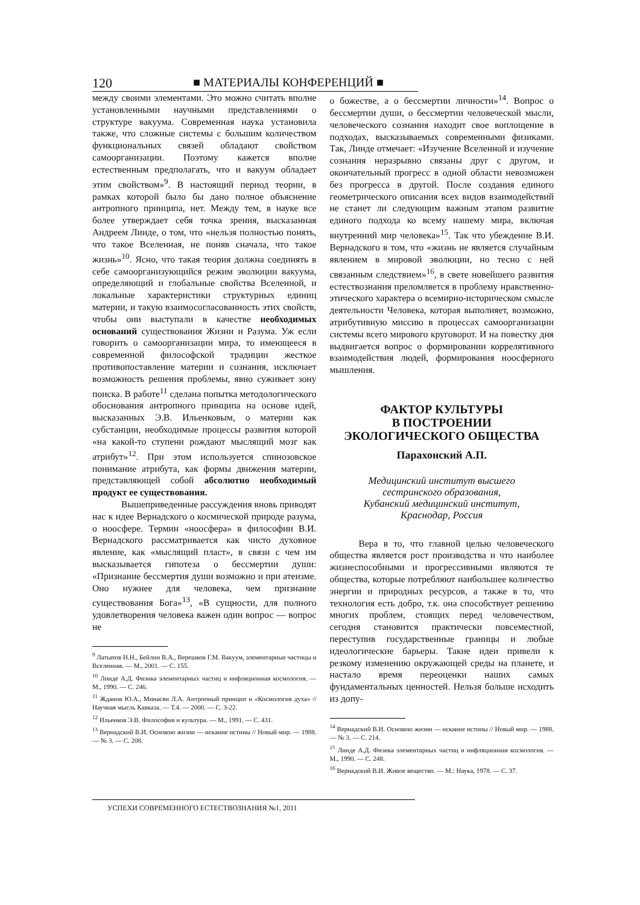120 ■ МАТЕРИАЛЫ КОНФЕРЕНЦИЙ ■
между своими элементами. Это можно считать вполне установленными научными представлениями о структуре вакуума. Современная наука установила также, что сложные системы с большим количеством функциональных связей обладают свойством самоорганизации. Поэтому кажется вполне естественным предполагать, что и вакуум обладает этим свойством»<sup>9</sup>. В настоящий период теории, в рамках которой было бы дано полное объяснение антропного принципа, нет. Между тем, в науке все более утверждает себя точка зрения, высказанная Андреем Линде, о том, что «нельзя полностью понять, что такое Вселенная, не поняв сначала, что такое жизнь»<sup>10</sup>. Ясно, что такая теория должна соединять в себе самоорганизующийся режим эволюции вакуума, определяющий и глобальные свойства Вселенной, и локальные характеристики структурных единиц материи, и такую взаимосогласованность этих свойств, чтобы они выступали в качестве необходимых оснований существования Жизни и Разума. Уж если говорить о самоорганизации мира, то имеющееся в современной философской традиции жесткое противопоставление материи и сознания, исключает возможность решения проблемы, явно суживает зону поиска. В работе<sup>11</sup> сделана попытка методологического обоснования антропного принципа на основе идей, высказанных Э.В. Ильенковым, о материи как субстанции, необходимые процессы развития которой «на какой-то ступени рождают мыслящий мозг как атрибут»<sup>12</sup>. При этом используется спинозовское понимание атрибута, как формы движения материи, представляющей собой абсолютно необходимый продукт ее существования.
Вышеприведенные рассуждения вновь приводят нас к идее Вернадского о космической природе разума, о ноосфере. Термин «ноосфера» в философии В.И. Вернадского рассматривается как чисто духовное явление, как «мыслящий пласт», в связи с чем им высказывается гипотеза о бессмертии души: «Признание бессмертия души возможно и при атеизме. Оно нужнее для человека, чем признание существования Бога»<sup>13</sup>, «В сущности, для полного удовлетворения человека важен один вопрос — вопрос не
<sup>9</sup> Латыпов Н.Н., Бейлин В.А., Верешков Г.М. Вакуум, элементарные частицы и Вселенная. — М., 2001. — С. 155.
<sup>10</sup> Линде А.Д. Физика элементарных частиц и инфляционная космология. — М., 1990. — С. 246.
<sup>11</sup> Жданов Ю.А., Минасян Л.А. Антропный принцип и «Космология духа» // Научная мысль Кавказа. — Т.4. — 2000. — С. 3-22.
<sup>12</sup> Ильенков Э.В. Философия и культура. — М., 1991. — С. 431.
<sup>13</sup> Вернадский В.И. Основою жизни — искание истины // Новый мир. — 1988. — № 3. — С. 208.
о божестве, а о бессмертии личности»<sup>14</sup>. Вопрос о бессмертии души, о бессмертии человеческой мысли, человеческого сознания находит свое воплощение в подходах, высказываемых современными физиками. Так, Линде отмечает: «Изучение Вселенной и изучение сознания неразрывно связаны друг с другом, и окончательный прогресс в одной области невозможен без прогресса в другой. После создания единого геометрического описания всех видов взаимодействий не станет ли следующим важным этапом развитие единого подхода ко всему нашему мира, включая внутренний мир человека»<sup>15</sup>. Так что убеждение В.И. Вернадского в том, что «жизнь не является случайным явлением в мировой эволюции, но тесно с ней связанным следствием»<sup>16</sup>, в свете новейшего развития естествознания преломляется в проблему нравственно-этического характера о всемирно-историческом смысле деятельности Человека, которая выполняет, возможно, атрибутивную миссию в процессах самоорганизации системы всего мирового круговорот. И на повестку дня выдвигается вопрос о формировании коррелятивного взаимодействия людей, формирования ноосферного мышления.
ФАКТОР КУЛЬТУРЫ
В ПОСТРОЕНИИ
ЭКОЛОГИЧЕСКОГО ОБЩЕСТВА
Парахонский А.П.
Медицинский институт высшего
сестринского образования,
Кубанский медицинский институт,
Краснодар, Россия
Вера в то, что главной целью человеческого общества является рост производства и что наиболее жизнеспособными и прогрессивными являются те общества, которые потребляют наибольшее количество энергии и природных ресурсов, а также в то, что технология есть добро, т.к. она способствует решению многих проблем, стоящих перед человечеством, сегодня становится практически повсеместной, переступив государственные границы и любые идеологические барьеры. Такие идеи привели к резкому изменению окружающей среды на планете, и настало время переоценки наших самых фундаментальных ценностей. Нельзя больше исходить из допу-
<sup>14</sup> Вернадский В.И. Основою жизни — искание истины // Новый мир. — 1988. — № 3. — С. 214.
<sup>15</sup> Линде А.Д. Физика элементарных частиц и инфляционная космология. — М., 1990. — С. 248.
<sup>16</sup> Вернадский В.И. Живое вещество. — М.: Наука, 1978. — С. 37.
УСПЕХИ СОВРЕМЕННОГО ЕСТЕСТВОЗНАНИЯ №1, 2011